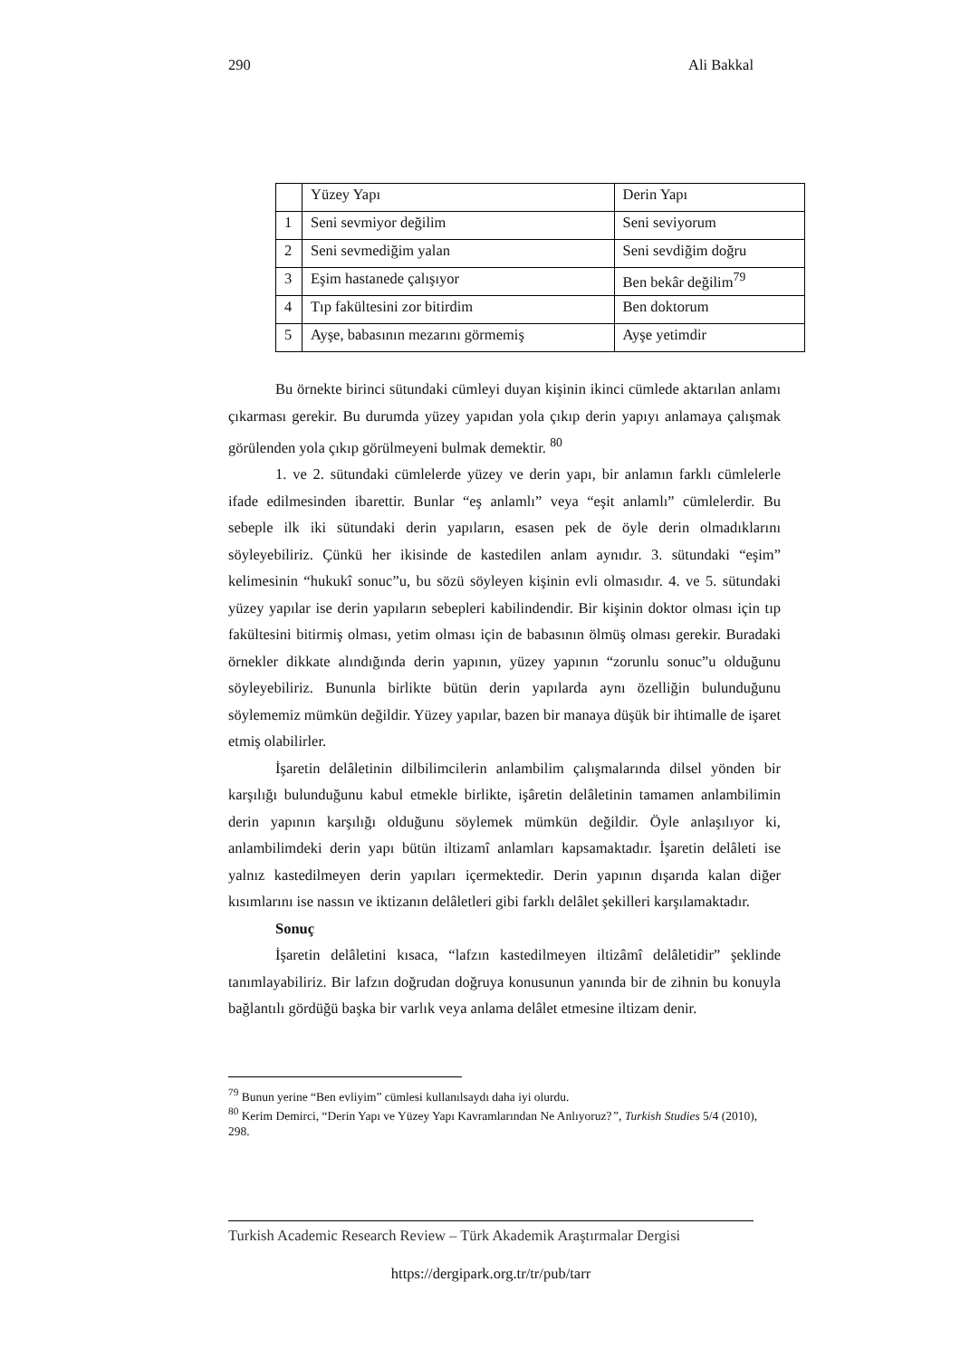290 Ali Bakkal
| | Yüzey Yapı | Derin Yapı |
| 1 | Seni sevmiyor değilim | Seni seviyorum |
| 2 | Seni sevmediğim yalan | Seni sevdiğim doğru |
| 3 | Eşim hastanede çalışıyor | Ben bekâr değilim<sup>79</sup> |
| 4 | Tıp fakültesini zor bitirdim | Ben doktorum |
| 5 | Ayşe, babasının mezarını görmemiş | Ayşe yetimdir |
Bu örnekte birinci sütundaki cümleyi duyan kişinin ikinci cümlede aktarılan anlamı çıkarması gerekir. Bu durumda yüzey yapıdan yola çıkıp derin yapıyı anlamaya çalışmak görülenden yola çıkıp görülmeyeni bulmak demektir. <sup>80</sup>
1. ve 2. sütundaki cümlelerde yüzey ve derin yapı, bir anlamın farklı cümlelerle ifade edilmesinden ibarettir. Bunlar “eş anlamlı” veya “eşit anlamlı” cümlelerdir. Bu sebeple ilk iki sütundaki derin yapıların, esasen pek de öyle derin olmadıklarını söyleyebiliriz. Çünkü her ikisinde de kastedilen anlam aynıdır. 3. sütundaki “eşim” kelimesinin “hukukî sonuc”u, bu sözü söyleyen kişinin evli olmasıdır. 4. ve 5. sütundaki yüzey yapılar ise derin yapıların sebepleri kabilindendir. Bir kişinin doktor olması için tıp fakültesini bitirmiş olması, yetim olması için de babasının ölmüş olması gerekir. Buradaki örnekler dikkate alındığında derin yapının, yüzey yapının “zorunlu sonuc”u olduğunu söyleyebiliriz. Bununla birlikte bütün derin yapılarda aynı özelliğin bulunduğunu söylememiz mümkün değildir. Yüzey yapılar, bazen bir manaya düşük bir ihtimalle de işaret etmiş olabilirler.
İşaretin delâletinin dilbilimcilerin anlambilim çalışmalarında dilsel yönden bir karşılığı bulunduğunu kabul etmekle birlikte, işâretin delâletinin tamamen anlambilimin derin yapının karşılığı olduğunu söylemek mümkün değildir. Öyle anlaşılıyor ki, anlambilimdeki derin yapı bütün iltizamî anlamları kapsamaktadır. İşaretin delâleti ise yalnız kastedilmeyen derin yapıları içermektedir. Derin yapının dışarıda kalan diğer kısımlarını ise nassın ve iktizanın delâletleri gibi farklı delâlet şekilleri karşılamaktadır.
Sonuç
İşaretin delâletini kısaca, “lafzın kastedilmeyen iltizâmî delâletidir” şeklinde tanımlayabiliriz. Bir lafzın doğrudan doğruya konusunun yanında bir de zihnin bu konuyla bağlantılı gördüğü başka bir varlık veya anlama delâlet etmesine iltizam denir.
<sup>79</sup> Bunun yerine “Ben evliyim” cümlesi kullanılsaydı daha iyi olurdu.
<sup>80</sup> Kerim Demirci, “Derin Yapı ve Yüzey Yapı Kavramlarından Ne Anlıyoruz?”, Turkish Studies 5/4 (2010), 298.
Turkish Academic Research Review – Türk Akademik Araştırmalar Dergisi
https://dergipark.org.tr/tr/pub/tarr